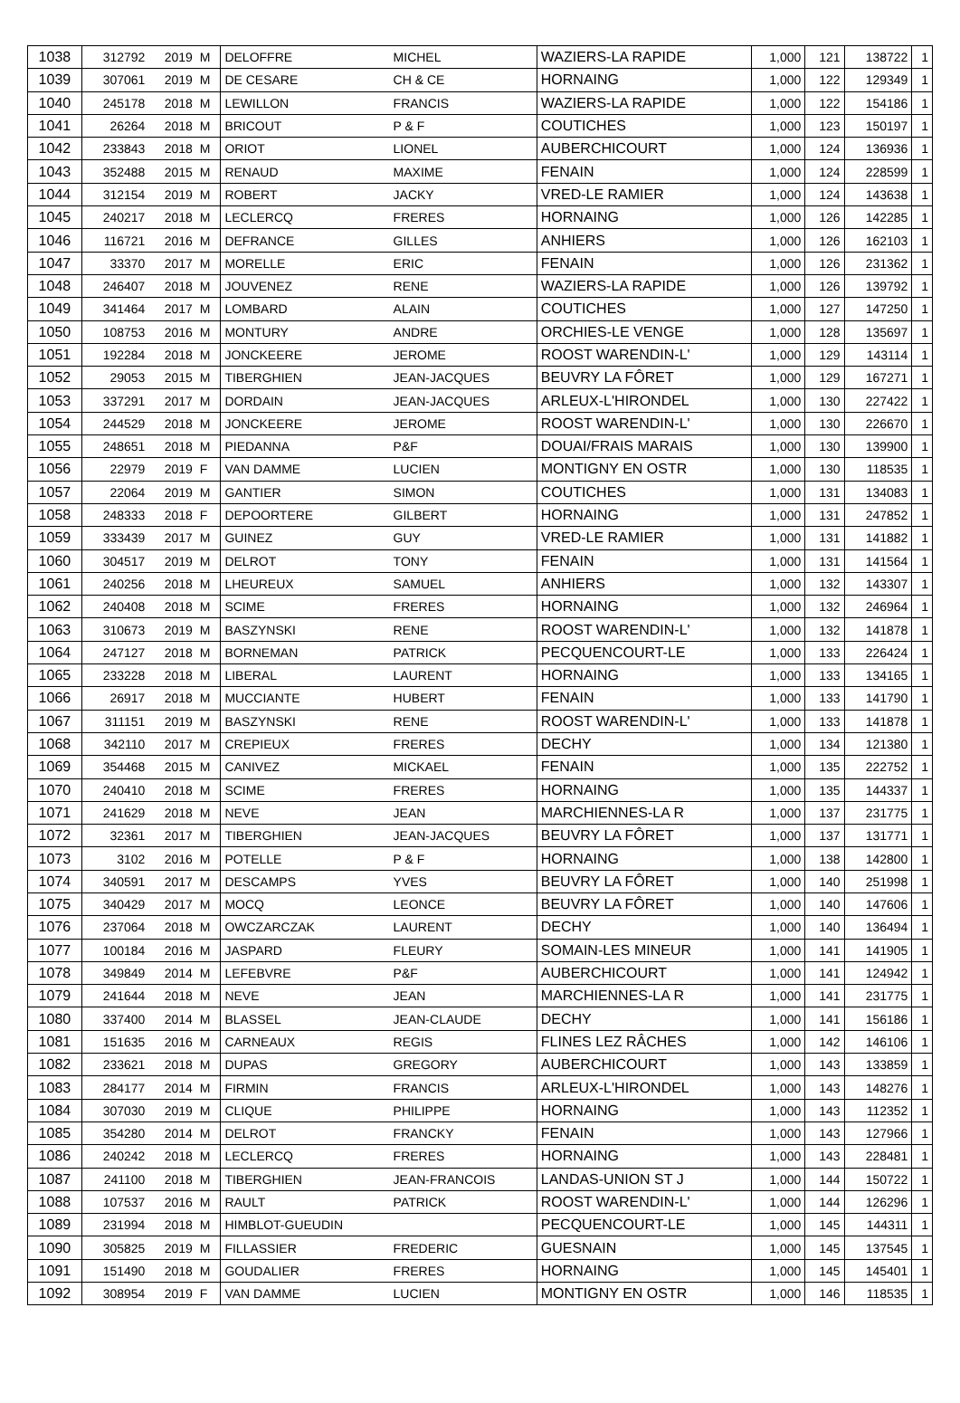| 1038 | 312792 | 2019 | M | DELOFFRE | MICHEL | WAZIERS-LA RAPIDE | 1,000 | 121 | 138722 | 1 |
| 1039 | 307061 | 2019 | M | DE CESARE | CH & CE | HORNAING | 1,000 | 122 | 129349 | 1 |
| 1040 | 245178 | 2018 | M | LEWILLON | FRANCIS | WAZIERS-LA RAPIDE | 1,000 | 122 | 154186 | 1 |
| 1041 | 26264 | 2018 | M | BRICOUT | P & F | COUTICHES | 1,000 | 123 | 150197 | 1 |
| 1042 | 233843 | 2018 | M | ORIOT | LIONEL | AUBERCHICOURT | 1,000 | 124 | 136936 | 1 |
| 1043 | 352488 | 2015 | M | RENAUD | MAXIME | FENAIN | 1,000 | 124 | 228599 | 1 |
| 1044 | 312154 | 2019 | M | ROBERT | JACKY | VRED-LE RAMIER | 1,000 | 124 | 143638 | 1 |
| 1045 | 240217 | 2018 | M | LECLERCQ | FRERES | HORNAING | 1,000 | 126 | 142285 | 1 |
| 1046 | 116721 | 2016 | M | DEFRANCE | GILLES | ANHIERS | 1,000 | 126 | 162103 | 1 |
| 1047 | 33370 | 2017 | M | MORELLE | ERIC | FENAIN | 1,000 | 126 | 231362 | 1 |
| 1048 | 246407 | 2018 | M | JOUVENEZ | RENE | WAZIERS-LA RAPIDE | 1,000 | 126 | 139792 | 1 |
| 1049 | 341464 | 2017 | M | LOMBARD | ALAIN | COUTICHES | 1,000 | 127 | 147250 | 1 |
| 1050 | 108753 | 2016 | M | MONTURY | ANDRE | ORCHIES-LE VENGE | 1,000 | 128 | 135697 | 1 |
| 1051 | 192284 | 2018 | M | JONCKEERE | JEROME | ROOST WARENDIN-L' | 1,000 | 129 | 143114 | 1 |
| 1052 | 29053 | 2015 | M | TIBERGHIEN | JEAN-JACQUES | BEUVRY LA FÔRET | 1,000 | 129 | 167271 | 1 |
| 1053 | 337291 | 2017 | M | DORDAIN | JEAN-JACQUES | ARLEUX-L'HIRONDEL | 1,000 | 130 | 227422 | 1 |
| 1054 | 244529 | 2018 | M | JONCKEERE | JEROME | ROOST WARENDIN-L' | 1,000 | 130 | 226670 | 1 |
| 1055 | 248651 | 2018 | M | PIEDANNA | P&F | DOUAI/FRAIS MARAIS | 1,000 | 130 | 139900 | 1 |
| 1056 | 22979 | 2019 | F | VAN DAMME | LUCIEN | MONTIGNY EN OSTR | 1,000 | 130 | 118535 | 1 |
| 1057 | 22064 | 2019 | M | GANTIER | SIMON | COUTICHES | 1,000 | 131 | 134083 | 1 |
| 1058 | 248333 | 2018 | F | DEPOORTERE | GILBERT | HORNAING | 1,000 | 131 | 247852 | 1 |
| 1059 | 333439 | 2017 | M | GUINEZ | GUY | VRED-LE RAMIER | 1,000 | 131 | 141882 | 1 |
| 1060 | 304517 | 2019 | M | DELROT | TONY | FENAIN | 1,000 | 131 | 141564 | 1 |
| 1061 | 240256 | 2018 | M | LHEUREUX | SAMUEL | ANHIERS | 1,000 | 132 | 143307 | 1 |
| 1062 | 240408 | 2018 | M | SCIME | FRERES | HORNAING | 1,000 | 132 | 246964 | 1 |
| 1063 | 310673 | 2019 | M | BASZYNSKI | RENE | ROOST WARENDIN-L' | 1,000 | 132 | 141878 | 1 |
| 1064 | 247127 | 2018 | M | BORNEMAN | PATRICK | PECQUENCOURT-LE | 1,000 | 133 | 226424 | 1 |
| 1065 | 233228 | 2018 | M | LIBERAL | LAURENT | HORNAING | 1,000 | 133 | 134165 | 1 |
| 1066 | 26917 | 2018 | M | MUCCIANTE | HUBERT | FENAIN | 1,000 | 133 | 141790 | 1 |
| 1067 | 311151 | 2019 | M | BASZYNSKI | RENE | ROOST WARENDIN-L' | 1,000 | 133 | 141878 | 1 |
| 1068 | 342110 | 2017 | M | CREPIEUX | FRERES | DECHY | 1,000 | 134 | 121380 | 1 |
| 1069 | 354468 | 2015 | M | CANIVEZ | MICKAEL | FENAIN | 1,000 | 135 | 222752 | 1 |
| 1070 | 240410 | 2018 | M | SCIME | FRERES | HORNAING | 1,000 | 135 | 144337 | 1 |
| 1071 | 241629 | 2018 | M | NEVE | JEAN | MARCHIENNES-LA R | 1,000 | 137 | 231775 | 1 |
| 1072 | 32361 | 2017 | M | TIBERGHIEN | JEAN-JACQUES | BEUVRY LA FÔRET | 1,000 | 137 | 131771 | 1 |
| 1073 | 3102 | 2016 | M | POTELLE | P & F | HORNAING | 1,000 | 138 | 142800 | 1 |
| 1074 | 340591 | 2017 | M | DESCAMPS | YVES | BEUVRY LA FÔRET | 1,000 | 140 | 251998 | 1 |
| 1075 | 340429 | 2017 | M | MOCQ | LEONCE | BEUVRY LA FÔRET | 1,000 | 140 | 147606 | 1 |
| 1076 | 237064 | 2018 | M | OWCZARCZAK | LAURENT | DECHY | 1,000 | 140 | 136494 | 1 |
| 1077 | 100184 | 2016 | M | JASPARD | FLEURY | SOMAIN-LES MINEUR | 1,000 | 141 | 141905 | 1 |
| 1078 | 349849 | 2014 | M | LEFEBVRE | P&F | AUBERCHICOURT | 1,000 | 141 | 124942 | 1 |
| 1079 | 241644 | 2018 | M | NEVE | JEAN | MARCHIENNES-LA R | 1,000 | 141 | 231775 | 1 |
| 1080 | 337400 | 2014 | M | BLASSEL | JEAN-CLAUDE | DECHY | 1,000 | 141 | 156186 | 1 |
| 1081 | 151635 | 2016 | M | CARNEAUX | REGIS | FLINES LEZ RÂCHES | 1,000 | 142 | 146106 | 1 |
| 1082 | 233621 | 2018 | M | DUPAS | GREGORY | AUBERCHICOURT | 1,000 | 143 | 133859 | 1 |
| 1083 | 284177 | 2014 | M | FIRMIN | FRANCIS | ARLEUX-L'HIRONDEL | 1,000 | 143 | 148276 | 1 |
| 1084 | 307030 | 2019 | M | CLIQUE | PHILIPPE | HORNAING | 1,000 | 143 | 112352 | 1 |
| 1085 | 354280 | 2014 | M | DELROT | FRANCKY | FENAIN | 1,000 | 143 | 127966 | 1 |
| 1086 | 240242 | 2018 | M | LECLERCQ | FRERES | HORNAING | 1,000 | 143 | 228481 | 1 |
| 1087 | 241100 | 2018 | M | TIBERGHIEN | JEAN-FRANCOIS | LANDAS-UNION ST J | 1,000 | 144 | 150722 | 1 |
| 1088 | 107537 | 2016 | M | RAULT | PATRICK | ROOST WARENDIN-L' | 1,000 | 144 | 126296 | 1 |
| 1089 | 231994 | 2018 | M | HIMBLOT-GUEUDIN | | PECQUENCOURT-LE | 1,000 | 145 | 144311 | 1 |
| 1090 | 305825 | 2019 | M | FILLASSIER | FREDERIC | GUESNAIN | 1,000 | 145 | 137545 | 1 |
| 1091 | 151490 | 2018 | M | GOUDALIER | FRERES | HORNAING | 1,000 | 145 | 145401 | 1 |
| 1092 | 308954 | 2019 | F | VAN DAMME | LUCIEN | MONTIGNY EN OSTR | 1,000 | 146 | 118535 | 1 |